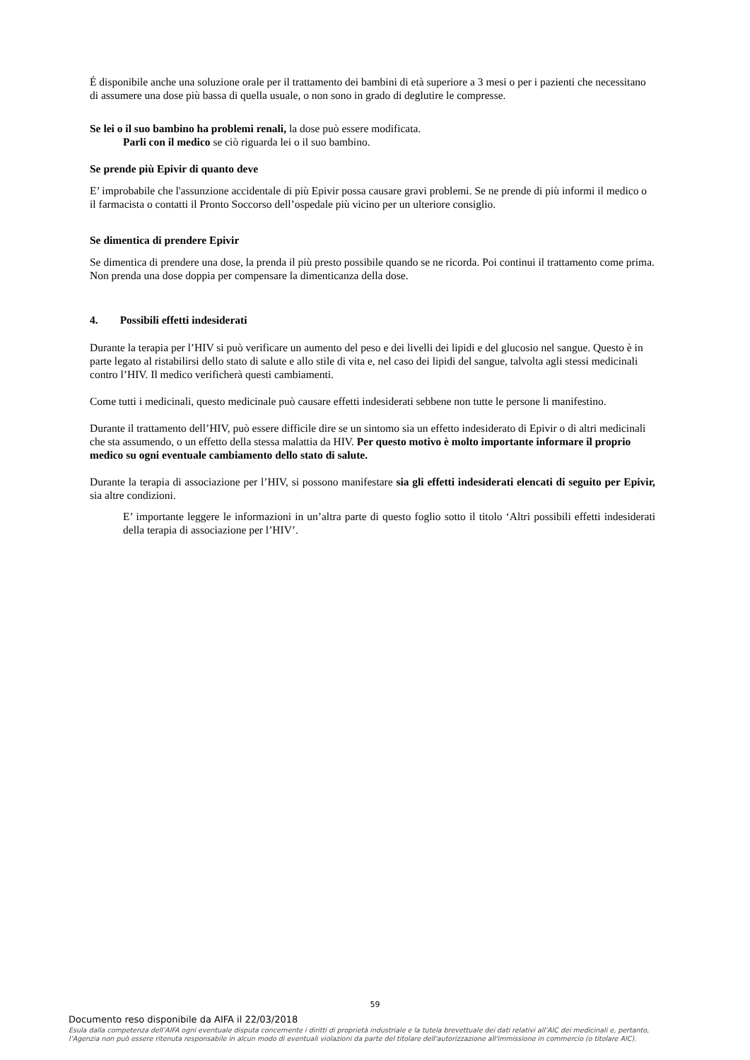É disponibile anche una soluzione orale per il trattamento dei bambini di età superiore a 3 mesi o per i pazienti che necessitano di assumere una dose più bassa di quella usuale, o non sono in grado di deglutire le compresse.
Se lei o il suo bambino ha problemi renali, la dose può essere modificata.
Parli con il medico se ciò riguarda lei o il suo bambino.
Se prende più Epivir di quanto deve
E’ improbabile che l'assunzione accidentale di più Epivir possa causare gravi problemi. Se ne prende di più informi il medico o il farmacista o contatti il Pronto Soccorso dell’ospedale più vicino per un ulteriore consiglio.
Se dimentica di prendere Epivir
Se dimentica di prendere una dose, la prenda il più presto possibile quando se ne ricorda. Poi continui il trattamento come prima. Non prenda una dose doppia per compensare la dimenticanza della dose.
4. Possibili effetti indesiderati
Durante la terapia per l’HIV si può verificare un aumento del peso e dei livelli dei lipidi e del glucosio nel sangue. Questo è in parte legato al ristabilirsi dello stato di salute e allo stile di vita e, nel caso dei lipidi del sangue, talvolta agli stessi medicinali contro l’HIV. Il medico verificherà questi cambiamenti.
Come tutti i medicinali, questo medicinale può causare effetti indesiderati sebbene non tutte le persone li manifestino.
Durante il trattamento dell’HIV, può essere difficile dire se un sintomo sia un effetto indesiderato di Epivir o di altri medicinali che sta assumendo, o un effetto della stessa malattia da HIV. Per questo motivo è molto importante informare il proprio medico su ogni eventuale cambiamento dello stato di salute.
Durante la terapia di associazione per l’HIV, si possono manifestare sia gli effetti indesiderati elencati di seguito per Epivir, sia altre condizioni.
E’ importante leggere le informazioni in un’altra parte di questo foglio sotto il titolo ‘Altri possibili effetti indesiderati della terapia di associazione per l’HIV’.
59
Documento reso disponibile da AIFA il 22/03/2018
Esula dalla competenza dell’AIFA ogni eventuale disputa concernente i diritti di proprietà industriale e la tutela brevettuale dei dati relativi all’AIC dei medicinali e, pertanto, l’Agenzia non può essere ritenuta responsabile in alcun modo di eventuali violazioni da parte del titolare dell'autorizzazione all'immissione in commercio (o titolare AIC).